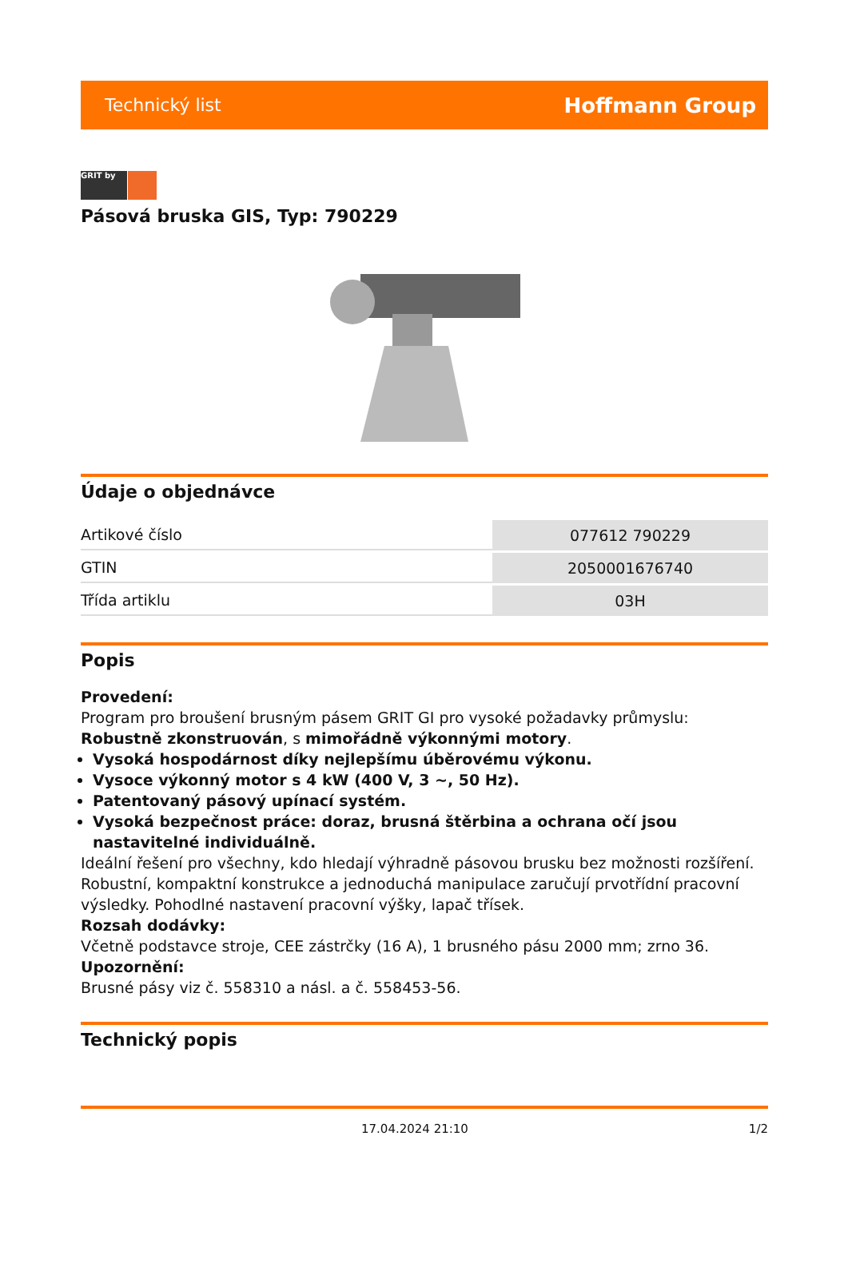Technický list Hoffmann Group
GRIT by
Pásová bruska GIS, Typ: 790229
Údaje o objednávce
| Artikové číslo | 077612 790229 |
| GTIN | 2050001676740 |
| Třída artiklu | 03H |
Popis
Provedení:
Program pro broušení brusným pásem GRIT GI pro vysoké požadavky průmyslu: Robustně zkonstruován, s mimořádně výkonnými motory.
Vysoká hospodárnost díky nejlepšímu úběrovému výkonu.
Vysoce výkonný motor s 4 kW (400 V, 3 ~, 50 Hz).
Patentovaný pásový upínací systém.
Vysoká bezpečnost práce: doraz, brusná štěrbina a ochrana očí jsou nastavitelné individuálně.
Ideální řešení pro všechny, kdo hledají výhradně pásovou brusku bez možnosti rozšíření. Robustní, kompaktní konstrukce a jednoduchá manipulace zaručují prvotřídní pracovní výsledky. Pohodlné nastavení pracovní výšky, lapač třísek.
Rozsah dodávky:
Včetně podstavce stroje, CEE zástrčky (16 A), 1 brusného pásu 2000 mm; zrno 36.
Upozornění:
Brusné pásy viz č. 558310 a násl. a č. 558453-56.
Technický popis
17.04.2024 21:10 1/2